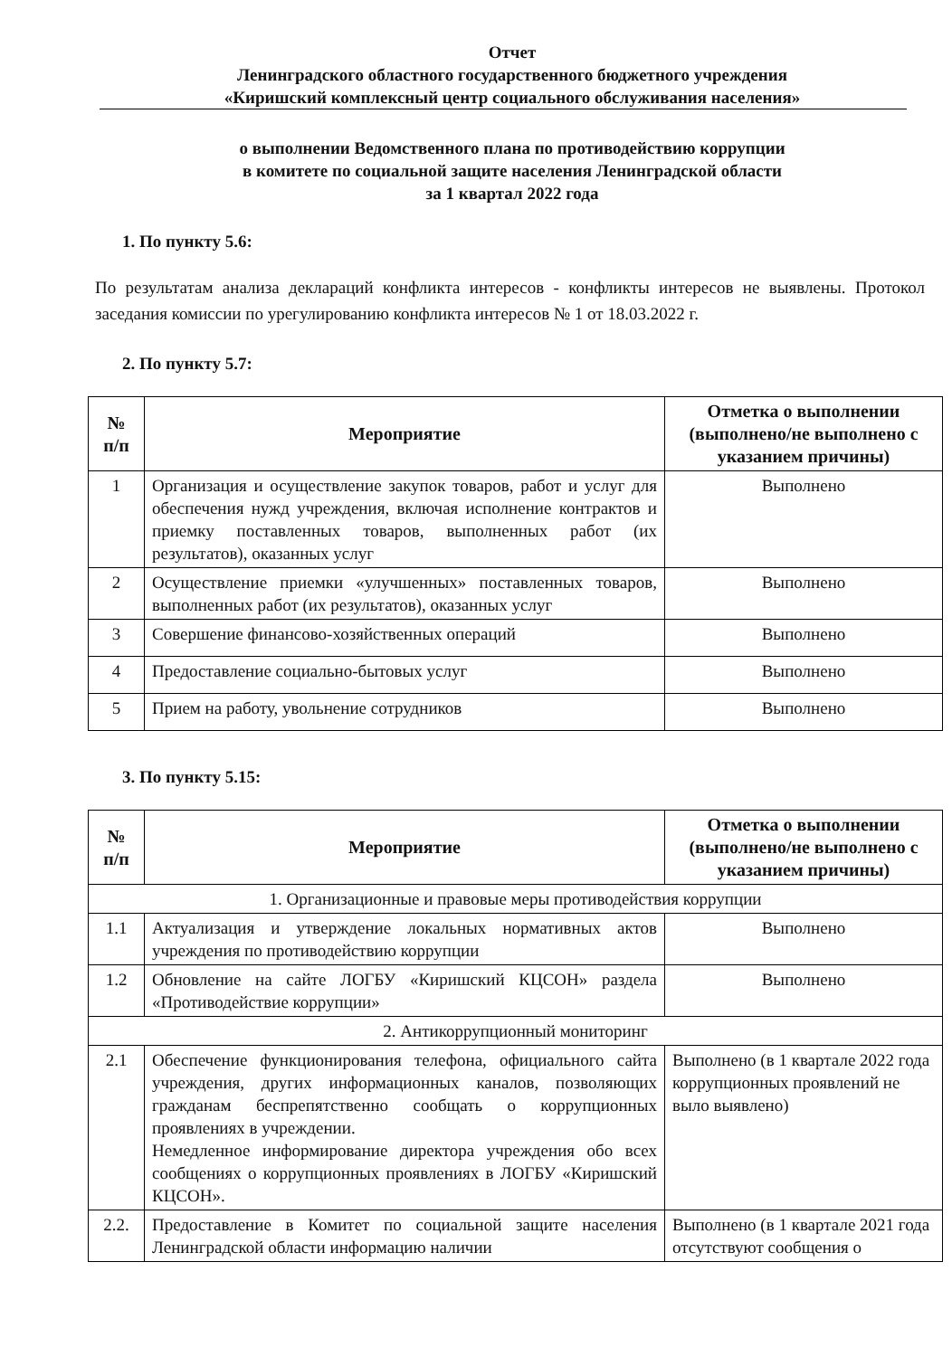Отчет
Ленинградского областного государственного бюджетного учреждения
«Киришский комплексный центр социального обслуживания населения»
о выполнении Ведомственного плана по противодействию коррупции
в комитете по социальной защите населения Ленинградской области
за 1 квартал 2022 года
1. По пункту 5.6:
По результатам анализа деклараций конфликта интересов - конфликты интересов не выявлены. Протокол заседания комиссии по урегулированию конфликта интересов № 1 от 18.03.2022 г.
2. По пункту 5.7:
| № п/п | Мероприятие | Отметка о выполнении (выполнено/не выполнено с указанием причины) |
| --- | --- | --- |
| 1 | Организация и осуществление закупок товаров, работ и услуг для обеспечения нужд учреждения, включая исполнение контрактов и приемку поставленных товаров, выполненных работ (их результатов), оказанных услуг | Выполнено |
| 2 | Осуществление приемки «улучшенных» поставленных товаров, выполненных работ (их результатов), оказанных услуг | Выполнено |
| 3 | Совершение финансово-хозяйственных операций | Выполнено |
| 4 | Предоставление социально-бытовых услуг | Выполнено |
| 5 | Прием на работу, увольнение сотрудников | Выполнено |
3. По пункту 5.15:
| № п/п | Мероприятие | Отметка о выполнении (выполнено/не выполнено с указанием причины) |
| --- | --- | --- |
| 1. Организационные и правовые меры противодействия коррупции | | |
| 1.1 | Актуализация и утверждение локальных нормативных актов учреждения по противодействию коррупции | Выполнено |
| 1.2 | Обновление на сайте ЛОГБУ «Киришский КЦСОН» раздела «Противодействие коррупции» | Выполнено |
| 2. Антикоррупционный мониторинг | | |
| 2.1 | Обеспечение функционирования телефона, официального сайта учреждения, других информационных каналов, позволяющих гражданам беспрепятственно сообщать о коррупционных проявлениях в учреждении. Немедленное информирование директора учреждения обо всех сообщениях о коррупционных проявлениях в ЛОГБУ «Киришский КЦСОН». | Выполнено (в 1 квартале 2022 года коррупционных проявлений не выло выявлено) |
| 2.2. | Предоставление в Комитет по социальной защите населения Ленинградской области информацию наличии | Выполнено (в 1 квартале 2021 года отсутствуют сообщения о |